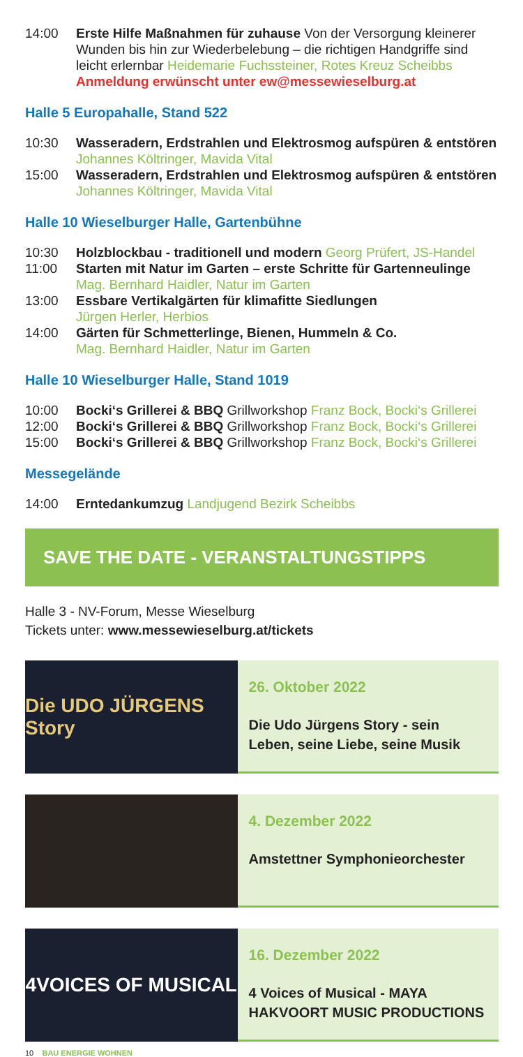14:00 Erste Hilfe Maßnahmen für zuhause Von der Versorgung kleinerer Wunden bis hin zur Wiederbelebung – die richtigen Handgriffe sind leicht erlernbar Heidemarie Fuchssteiner, Rotes Kreuz Scheibbs Anmeldung erwünscht unter ew@messewieselburg.at
Halle 5 Europahalle, Stand 522
10:30 Wasseradern, Erdstrahlen und Elektrosmog aufspüren & entstören Johannes Költringer, Mavida Vital
15:00 Wasseradern, Erdstrahlen und Elektrosmog aufspüren & entstören Johannes Költringer, Mavida Vital
Halle 10 Wieselburger Halle, Gartenbühne
10:30 Holzblockbau - traditionell und modern Georg Prüfert, JS-Handel
11:00 Starten mit Natur im Garten – erste Schritte für Gartenneulinge
Mag. Bernhard Haidler, Natur im Garten
13:00 Essbare Vertikalgärten für klimafitte Siedlungen
Jürgen Herler, Herbios
14:00 Gärten für Schmetterlinge, Bienen, Hummeln & Co.
Mag. Bernhard Haidler, Natur im Garten
Halle 10 Wieselburger Halle, Stand 1019
10:00 Bocki‘s Grillerei & BBQ Grillworkshop Franz Bock, Bocki‘s Grillerei
12:00 Bocki‘s Grillerei & BBQ Grillworkshop Franz Bock, Bocki‘s Grillerei
15:00 Bocki‘s Grillerei & BBQ Grillworkshop Franz Bock, Bocki‘s Grillerei
Messegelände
14:00 Erntedankumzug Landjugend Bezirk Scheibbs
SAVE THE DATE - VERANSTALTUNGSTIPPS
Halle 3 - NV-Forum, Messe Wieselburg
Tickets unter: www.messewieselburg.at/tickets
Die UDO JÜRGENS Story
26. Oktober 2022
Die Udo Jürgens Story - sein Leben, seine Liebe, seine Musik
4. Dezember 2022
Amstettner Symphonieorchester
4VOICES OF MUSICAL
16. Dezember 2022
4 Voices of Musical - MAYA HAKVOORT MUSIC PRODUCTIONS
10 BAU ENERGIE WOHNEN